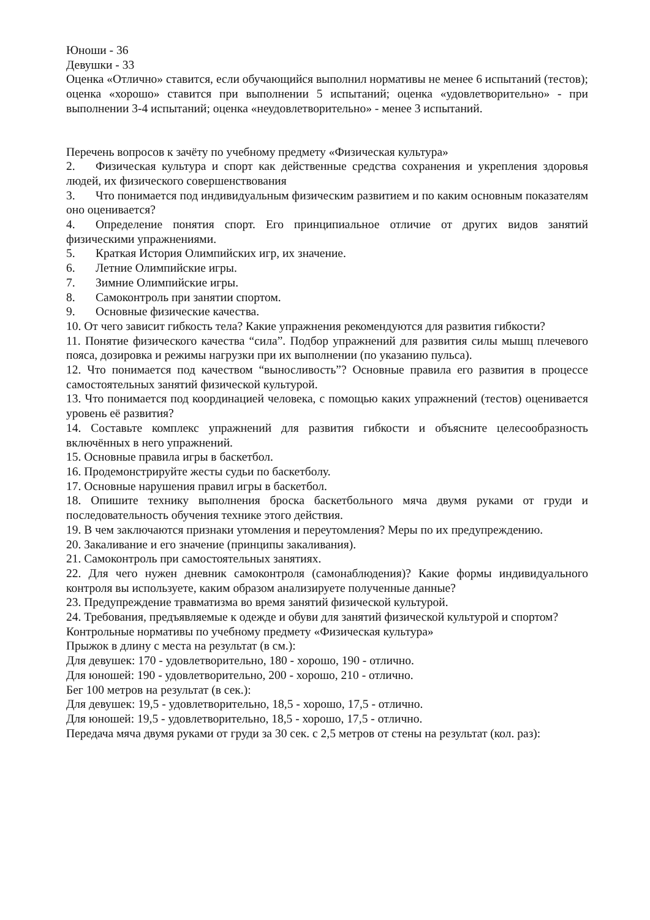Юноши - 36
Девушки - 33
Оценка «Отлично» ставится, если обучающийся выполнил нормативы не менее 6 испытаний (тестов); оценка «хорошо» ставится при выполнении 5 испытаний; оценка «удовлетворительно» - при выполнении 3-4 испытаний; оценка «неудовлетворительно» - менее 3 испытаний.
Перечень вопросов к зачёту по учебному предмету «Физическая культура»
2. Физическая культура и спорт как действенные средства сохранения и укрепления здоровья людей, их физического совершенствования
3. Что понимается под индивидуальным физическим развитием и по каким основным показателям оно оценивается?
4. Определение понятия спорт. Его принципиальное отличие от других видов занятий физическими упражнениями.
5. Краткая История Олимпийских игр, их значение.
6. Летние Олимпийские игры.
7. Зимние Олимпийские игры.
8. Самоконтроль при занятии спортом.
9. Основные физические качества.
10. От чего зависит гибкость тела? Какие упражнения рекомендуются для развития гибкости?
11. Понятие физического качества “сила”. Подбор упражнений для развития силы мышц плечевого пояса, дозировка и режимы нагрузки при их выполнении (по указанию пульса).
12. Что понимается под качеством “выносливость”? Основные правила его развития в процессе самостоятельных занятий физической культурой.
13. Что понимается под координацией человека, с помощью каких упражнений (тестов) оценивается уровень её развития?
14. Составьте комплекс упражнений для развития гибкости и объясните целесообразность включённых в него упражнений.
15. Основные правила игры в баскетбол.
16. Продемонстрируйте жесты судьи по баскетболу.
17. Основные нарушения правил игры в баскетбол.
18. Опишите технику выполнения броска баскетбольного мяча двумя руками от груди и последовательность обучения технике этого действия.
19. В чем заключаются признаки утомления и переутомления? Меры по их предупреждению.
20. Закаливание и его значение (принципы закаливания).
21. Самоконтроль при самостоятельных занятиях.
22. Для чего нужен дневник самоконтроля (самонаблюдения)? Какие формы индивидуального контроля вы используете, каким образом анализируете полученные данные?
23. Предупреждение травматизма во время занятий физической культурой.
24. Требования, предъявляемые к одежде и обуви для занятий физической культурой и спортом?
Контрольные нормативы по учебному предмету «Физическая культура»
Прыжок в длину с места на результат (в см.):
Для девушек: 170 - удовлетворительно, 180 - хорошо, 190 - отлично.
Для юношей: 190 - удовлетворительно, 200 - хорошо, 210 - отлично.
Бег 100 метров на результат (в сек.):
Для девушек: 19,5 - удовлетворительно, 18,5 - хорошо, 17,5 - отлично.
Для юношей: 19,5 - удовлетворительно, 18,5 - хорошо, 17,5 - отлично.
Передача мяча двумя руками от груди за 30 сек. с 2,5 метров от стены на результат (кол. раз):